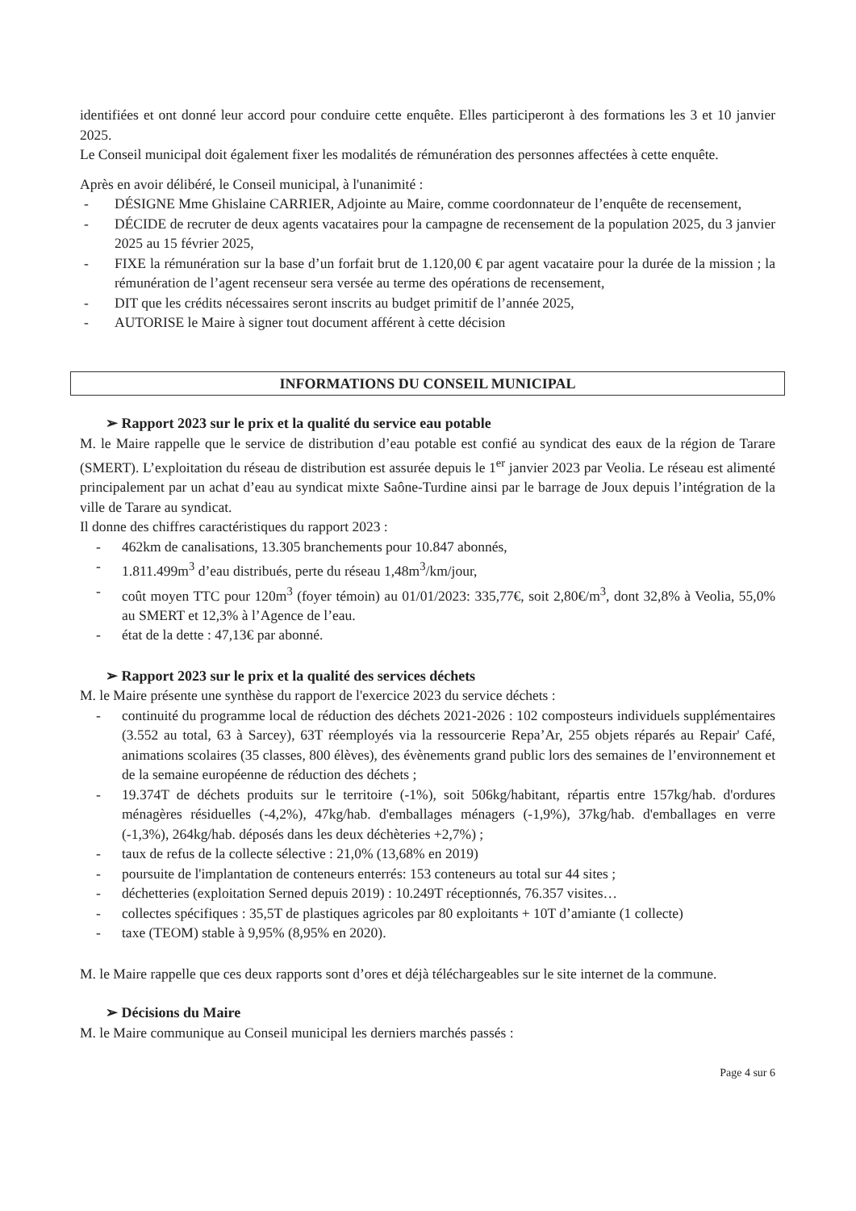identifiées et ont donné leur accord pour conduire cette enquête. Elles participeront à des formations les 3 et 10 janvier 2025.
Le Conseil municipal doit également fixer les modalités de rémunération des personnes affectées à cette enquête.
Après en avoir délibéré, le Conseil municipal, à l'unanimité :
- DÉSIGNE Mme Ghislaine CARRIER, Adjointe au Maire, comme coordonnateur de l’enquête de recensement,
- DÉCIDE de recruter de deux agents vacataires pour la campagne de recensement de la population 2025, du 3 janvier 2025 au 15 février 2025,
- FIXE la rémunération sur la base d’un forfait brut de 1.120,00 € par agent vacataire pour la durée de la mission ; la rémunération de l’agent recenseur sera versée au terme des opérations de recensement,
- DIT que les crédits nécessaires seront inscrits au budget primitif de l’année 2025,
- AUTORISE le Maire à signer tout document afférent à cette décision
INFORMATIONS DU CONSEIL MUNICIPAL
➢ Rapport 2023 sur le prix et la qualité du service eau potable
M. le Maire rappelle que le service de distribution d’eau potable est confié au syndicat des eaux de la région de Tarare (SMERT). L’exploitation du réseau de distribution est assurée depuis le 1<sup>er</sup> janvier 2023 par Veolia. Le réseau est alimenté principalement par un achat d’eau au syndicat mixte Saône-Turdine ainsi par le barrage de Joux depuis l’intégration de la ville de Tarare au syndicat.
Il donne des chiffres caractéristiques du rapport 2023 :
- 462km de canalisations, 13.305 branchements pour 10.847 abonnés,
- 1.811.499m<sup>3</sup> d’eau distribués, perte du réseau 1,48m<sup>3</sup>/km/jour,
- coût moyen TTC pour 120m<sup>3</sup> (foyer témoin) au 01/01/2023: 335,77€, soit 2,80€/m<sup>3</sup>, dont 32,8% à Veolia, 55,0% au SMERT et 12,3% à l’Agence de l’eau.
- état de la dette : 47,13€ par abonné.
➢ Rapport 2023 sur le prix et la qualité des services déchets
M. le Maire présente une synthèse du rapport de l'exercice 2023 du service déchets :
- continuité du programme local de réduction des déchets 2021-2026 : 102 composteurs individuels supplémentaires (3.552 au total, 63 à Sarcey), 63T réemployés via la ressourcerie Repa’Ar, 255 objets réparés au Repair' Café, animations scolaires (35 classes, 800 élèves), des évènements grand public lors des semaines de l’environnement et de la semaine européenne de réduction des déchets ;
- 19.374T de déchets produits sur le territoire (-1%), soit 506kg/habitant, répartis entre 157kg/hab. d'ordures ménagères résiduelles (-4,2%), 47kg/hab. d'emballages ménagers (-1,9%), 37kg/hab. d'emballages en verre (-1,3%), 264kg/hab. déposés dans les deux déchèteries +2,7%) ;
- taux de refus de la collecte sélective : 21,0% (13,68% en 2019)
- poursuite de l'implantation de conteneurs enterrés: 153 conteneurs au total sur 44 sites ;
- déchetteries (exploitation Serned depuis 2019) : 10.249T réceptionnés, 76.357 visites…
- collectes spécifiques : 35,5T de plastiques agricoles par 80 exploitants + 10T d’amiante (1 collecte)
- taxe (TEOM) stable à 9,95% (8,95% en 2020).
M. le Maire rappelle que ces deux rapports sont d’ores et déjà téléchargeables sur le site internet de la commune.
➢ Décisions du Maire
M. le Maire communique au Conseil municipal les derniers marchés passés :
Page 4 sur 6